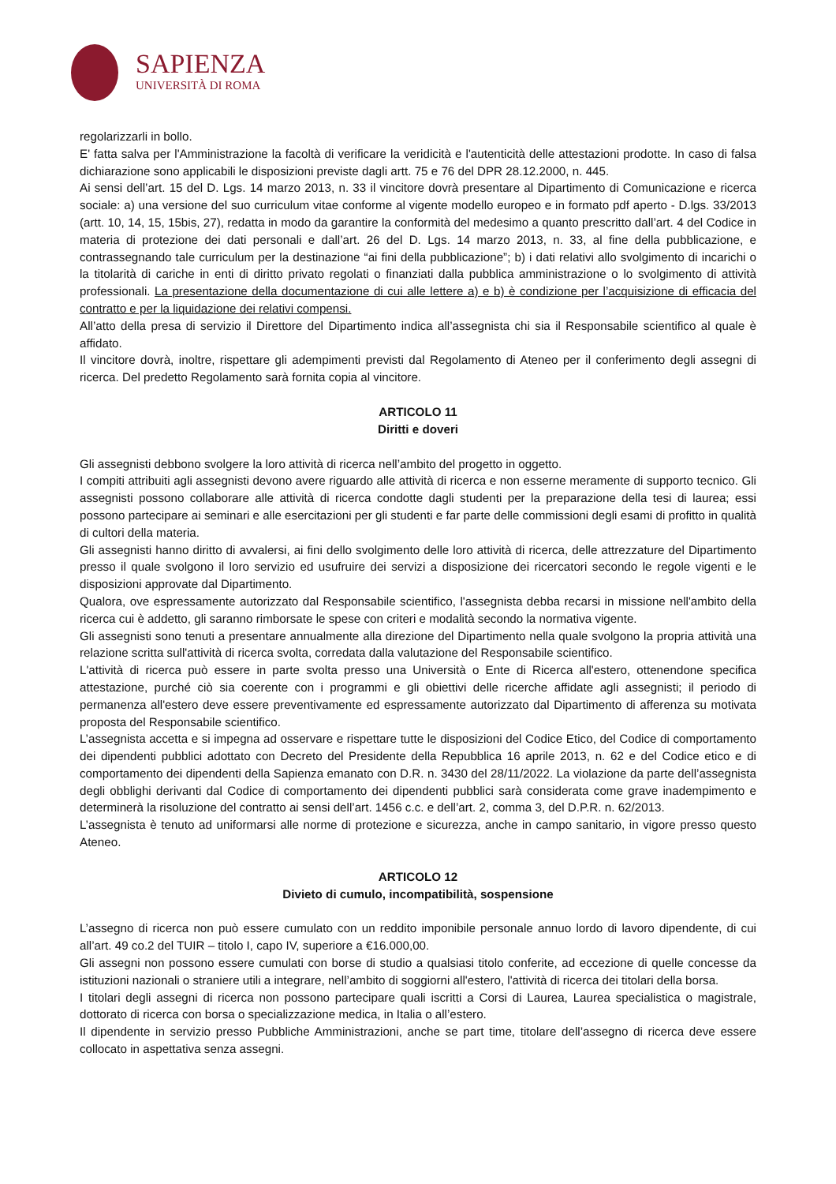SAPIENZA
UNIVERSITÀ DI ROMA
regolarizzarli in bollo.
E' fatta salva per l'Amministrazione la facoltà di verificare la veridicità e l'autenticità delle attestazioni prodotte. In caso di falsa dichiarazione sono applicabili le disposizioni previste dagli artt. 75 e 76 del DPR 28.12.2000, n. 445.
Ai sensi dell’art. 15 del D. Lgs. 14 marzo 2013, n. 33 il vincitore dovrà presentare al Dipartimento di Comunicazione e ricerca sociale: a) una versione del suo curriculum vitae conforme al vigente modello europeo e in formato pdf aperto - D.lgs. 33/2013 (artt. 10, 14, 15, 15bis, 27), redatta in modo da garantire la conformità del medesimo a quanto prescritto dall’art. 4 del Codice in materia di protezione dei dati personali e dall’art. 26 del D. Lgs. 14 marzo 2013, n. 33, al fine della pubblicazione, e contrassegnando tale curriculum per la destinazione “ai fini della pubblicazione”; b) i dati relativi allo svolgimento di incarichi o la titolarità di cariche in enti di diritto privato regolati o finanziati dalla pubblica amministrazione o lo svolgimento di attività professionali. La presentazione della documentazione di cui alle lettere a) e b) è condizione per l’acquisizione di efficacia del contratto e per la liquidazione dei relativi compensi.
All’atto della presa di servizio il Direttore del Dipartimento indica all’assegnista chi sia il Responsabile scientifico al quale è affidato.
Il vincitore dovrà, inoltre, rispettare gli adempimenti previsti dal Regolamento di Ateneo per il conferimento degli assegni di ricerca. Del predetto Regolamento sarà fornita copia al vincitore.
ARTICOLO 11
Diritti e doveri
Gli assegnisti debbono svolgere la loro attività di ricerca nell’ambito del progetto in oggetto.
I compiti attribuiti agli assegnisti devono avere riguardo alle attività di ricerca e non esserne meramente di supporto tecnico. Gli assegnisti possono collaborare alle attività di ricerca condotte dagli studenti per la preparazione della tesi di laurea; essi possono partecipare ai seminari e alle esercitazioni per gli studenti e far parte delle commissioni degli esami di profitto in qualità di cultori della materia.
Gli assegnisti hanno diritto di avvalersi, ai fini dello svolgimento delle loro attività di ricerca, delle attrezzature del Dipartimento presso il quale svolgono il loro servizio ed usufruire dei servizi a disposizione dei ricercatori secondo le regole vigenti e le disposizioni approvate dal Dipartimento.
Qualora, ove espressamente autorizzato dal Responsabile scientifico, l'assegnista debba recarsi in missione nell'ambito della ricerca cui è addetto, gli saranno rimborsate le spese con criteri e modalità secondo la normativa vigente.
Gli assegnisti sono tenuti a presentare annualmente alla direzione del Dipartimento nella quale svolgono la propria attività una relazione scritta sull'attività di ricerca svolta, corredata dalla valutazione del Responsabile scientifico.
L'attività di ricerca può essere in parte svolta presso una Università o Ente di Ricerca all'estero, ottenendone specifica attestazione, purché ciò sia coerente con i programmi e gli obiettivi delle ricerche affidate agli assegnisti; il periodo di permanenza all'estero deve essere preventivamente ed espressamente autorizzato dal Dipartimento di afferenza su motivata proposta del Responsabile scientifico.
L’assegnista accetta e si impegna ad osservare e rispettare tutte le disposizioni del Codice Etico, del Codice di comportamento dei dipendenti pubblici adottato con Decreto del Presidente della Repubblica 16 aprile 2013, n. 62 e del Codice etico e di comportamento dei dipendenti della Sapienza emanato con D.R. n. 3430 del 28/11/2022. La violazione da parte dell’assegnista degli obblighi derivanti dal Codice di comportamento dei dipendenti pubblici sarà considerata come grave inadempimento e determinerà la risoluzione del contratto ai sensi dell’art. 1456 c.c. e dell’art. 2, comma 3, del D.P.R. n. 62/2013.
L’assegnista è tenuto ad uniformarsi alle norme di protezione e sicurezza, anche in campo sanitario, in vigore presso questo Ateneo.
ARTICOLO 12
Divieto di cumulo, incompatibilità, sospensione
L’assegno di ricerca non può essere cumulato con un reddito imponibile personale annuo lordo di lavoro dipendente, di cui all’art. 49 co.2 del TUIR – titolo I, capo IV, superiore a €16.000,00.
Gli assegni non possono essere cumulati con borse di studio a qualsiasi titolo conferite, ad eccezione di quelle concesse da istituzioni nazionali o straniere utili a integrare, nell’ambito di soggiorni all'estero, l'attività di ricerca dei titolari della borsa.
I titolari degli assegni di ricerca non possono partecipare quali iscritti a Corsi di Laurea, Laurea specialistica o magistrale, dottorato di ricerca con borsa o specializzazione medica, in Italia o all’estero.
Il dipendente in servizio presso Pubbliche Amministrazioni, anche se part time, titolare dell’assegno di ricerca deve essere collocato in aspettativa senza assegni.